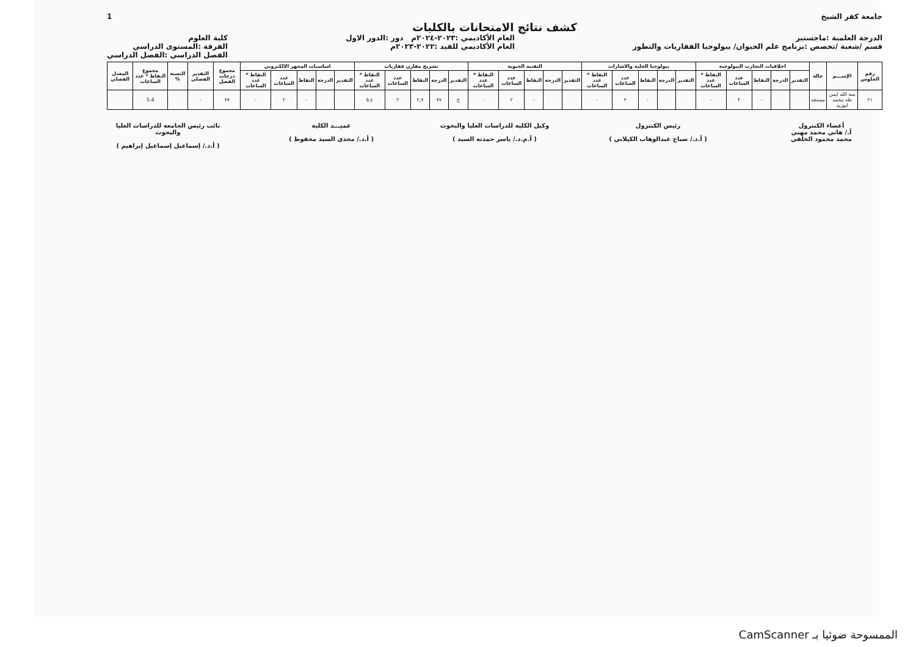جامعة كفر الشيخ 1
كشف نتائج الامتحانات بالكليات
الدرجة العلمية :ماجستير
قسم /شعبة /تخصص :برنامج علم الحيوان/ بيولوجيا الفقاريات والتطور
العام الأكاديمي :٢٠٢٣-٢٠٢٤م دور :الدور الاول
العام الأكاديمي للقيد :٢٠٢٢-٢٠٢٣م
كلية العلوم
الفرقة :المستوى الدراسي
الفصل الدراسي :الفصل الدراسي
| رقم الجلوس | الإســـم | حالة | اخلاقيات التجارب البيولوجيه | | | | | بيولوجيا الخليه والاشارات | | | | | التقنيه الحيويه | | | | | تشريح مقارن فقاريات | | | | | اساسيات المجهر الالكتروني | | | | | مجموع درجات الفصل | التقدير الفصلي | النسبة % | مجموع النقاط * عدد الساعات | المعدل الفصلي |
| --- | --- | --- | --- | --- | --- | --- | --- | --- | --- | --- | --- | --- | --- | --- | --- | --- | --- | --- | --- | --- | --- | --- | --- | --- | --- | --- | --- | --- | --- | --- | --- | --- |
| | | | التقدير | الدرجة | النقاط | عدد الساعات | النقاط * عدد الساعات | التقدير | الدرجة | النقاط | عدد الساعات | النقاط * عدد الساعات | التقدير | الدرجة | النقاط | عدد الساعات | النقاط * عدد الساعات | التقدير | الدرجة | النقاط | عدد الساعات | النقاط * عدد الساعات | التقدير | الدرجة | النقاط | عدد الساعات | النقاط * عدد الساعات | | | | | |
| ٢١ | منة الله ايمن طه محمد ابوزيد | مستجد | | | ٠ | ٢ | ٠ | | | ٠ | ٢ | ٠ | | | ٠ | ٢ | ٠ | ج | ٧٧ | ٢,٧ | ٢ | ٥,٤ | | | ٠ | ٢ | ٠ | ٧٧ | ٠ | | 5.4 | |
أعضاء الكنترول
أ./ هاني محمد مهني
محمد محمود الخلفي
رئيس الكنترول
( أ.د./ صباح عبدالوهاب الكيلاني )
وكيل الكليه للدراسات العليا والبحوث
( أ.م.د./ ياسر حمدته السيد )
عميـــد الكلية
( أ.د./ مجدي السيد محفوظ )
نائب رئيس الجامعة للدراسات العليا والبحوث
( أ.د./ إسماعيل إسماعيل إبراهيم )
الممسوحة ضوئيا بـ CamScanner